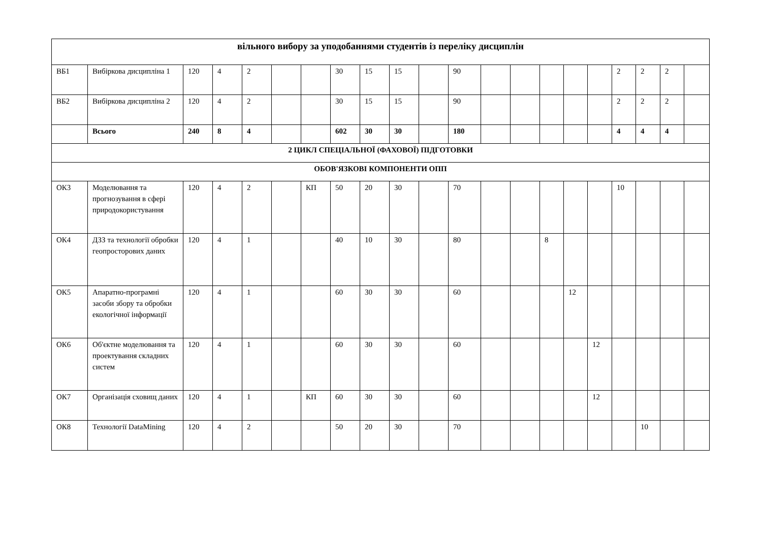| вільного вибору за уподобаннями студентів із переліку дисциплін | | | | | | | | | | | | | | | | | | | | |
| ВБ1 | Вибіркова дисципліна 1 | 120 | 4 | 2 | | | 30 | 15 | 15 | | 90 | | | | | | 2 | 2 | 2 | |
| ВБ2 | Вибіркова дисципліна 2 | 120 | 4 | 2 | | | 30 | 15 | 15 | | 90 | | | | | | 2 | 2 | 2 | |
| | Всього | 240 | 8 | 4 | | | 602 | 30 | 30 | | 180 | | | | | | 4 | 4 | 4 | |
| 2 ЦИКЛ СПЕЦІАЛЬНОЇ (ФАХОВОЇ) ПІДГОТОВКИ | | | | | | | | | | | | | | | | | | | | |
| ОБОВ'ЯЗКОВІ КОМПОНЕНТИ ОПП | | | | | | | | | | | | | | | | | | | | |
| ОК3 | Моделювання та прогнозування в сфері природокористування | 120 | 4 | 2 | | КП | 50 | 20 | 30 | | 70 | | | | | | 10 | | | |
| ОК4 | ДЗЗ та технології обробки геопросторових даних | 120 | 4 | 1 | | | 40 | 10 | 30 | | 80 | | | 8 | | | | | | |
| ОК5 | Апаратно-програмні засоби збору та обробки екологічної інформації | 120 | 4 | 1 | | | 60 | 30 | 30 | | 60 | | | | 12 | | | | | |
| ОК6 | Об'єктне моделювання та проектування складних систем | 120 | 4 | 1 | | | 60 | 30 | 30 | | 60 | | | | | 12 | | | | |
| ОК7 | Організація сховищ даних | 120 | 4 | 1 | | КП | 60 | 30 | 30 | | 60 | | | | | 12 | | | | |
| ОК8 | Технології DataMining | 120 | 4 | 2 | | | 50 | 20 | 30 | | 70 | | | | | | | 10 | | |